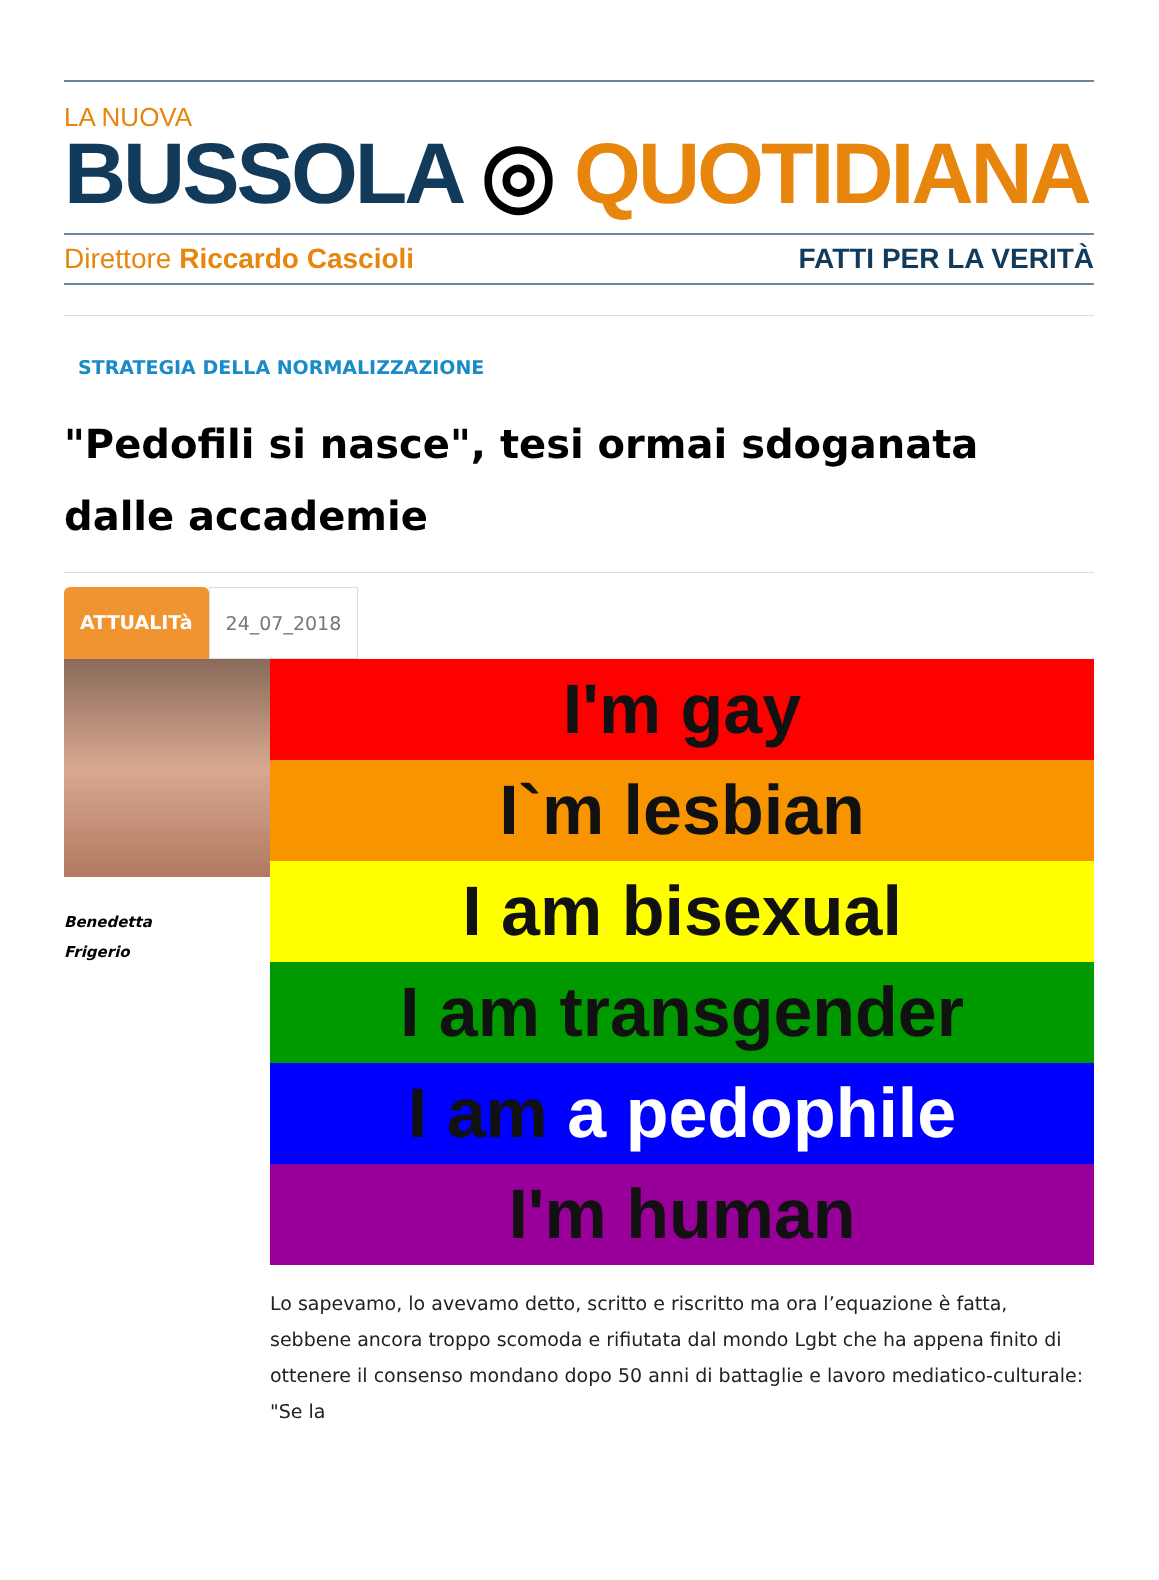LA NUOVA
BUSSOLA ◎ QUOTIDIANA
Direttore Riccardo Cascioli FATTI PER LA VERITÀ
STRATEGIA DELLA NORMALIZZAZIONE
"Pedofili si nasce", tesi ormai sdoganata dalle accademie
ATTUALITà 24_07_2018
Benedetta
Frigerio
I'm gay
I`m lesbian
I am bisexual
I am transgender
I am a pedophile
I'm human
Lo sapevamo, lo avevamo detto, scritto e riscritto ma ora l’equazione è fatta, sebbene ancora troppo scomoda e rifiutata dal mondo Lgbt che ha appena finito di ottenere il consenso mondano dopo 50 anni di battaglie e lavoro mediatico-culturale: "Se la